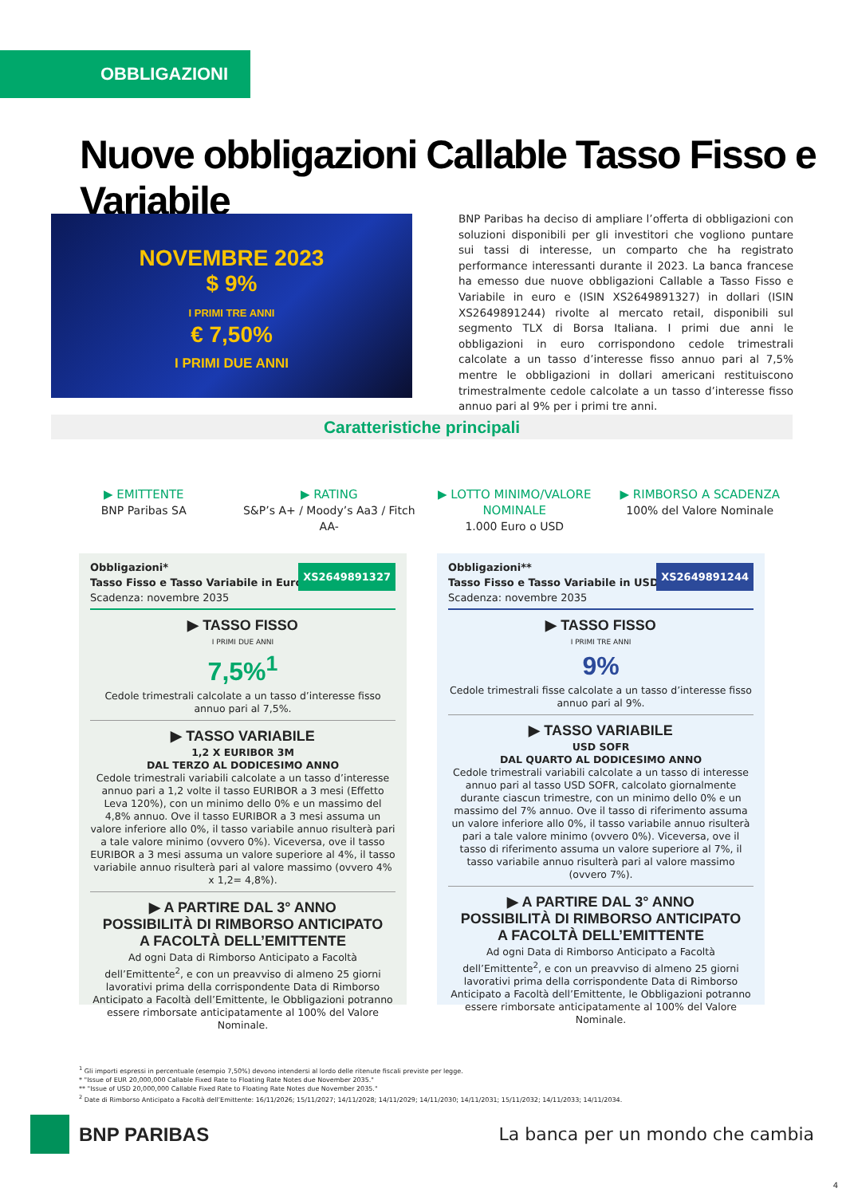OBBLIGAZIONI
Nuove obbligazioni Callable Tasso Fisso e Variabile
NOVEMBRE 2023
$ 9%
I PRIMI TRE ANNI
€ 7,50%
I PRIMI DUE ANNI
BNP Paribas ha deciso di ampliare l’offerta di obbligazioni con soluzioni disponibili per gli investitori che vogliono puntare sui tassi di interesse, un comparto che ha registrato performance interessanti durante il 2023. La banca francese ha emesso due nuove obbligazioni Callable a Tasso Fisso e Variabile in euro e (ISIN XS2649891327) in dollari (ISIN XS2649891244) rivolte al mercato retail, disponibili sul segmento TLX di Borsa Italiana. I primi due anni le obbligazioni in euro corrispondono cedole trimestrali calcolate a un tasso d’interesse fisso annuo pari al 7,5% mentre le obbligazioni in dollari americani restituiscono trimestralmente cedole calcolate a un tasso d’interesse fisso annuo pari al 9% per i primi tre anni.
Caratteristiche principali
▶ EMITTENTE
BNP Paribas SA
▶ RATING
S&P’s A+ / Moody’s Aa3 / Fitch AA-
▶ LOTTO MINIMO/VALORE NOMINALE
1.000 Euro o USD
▶ RIMBORSO A SCADENZA
100% del Valore Nominale
Obbligazioni*
Tasso Fisso e Tasso Variabile in Euro
Scadenza: novembre 2035
XS2649891327
▶ TASSO FISSO
I PRIMI DUE ANNI
7,5%<sup>1</sup>
Cedole trimestrali calcolate a un tasso d’interesse fisso annuo pari al 7,5%.
▶ TASSO VARIABILE
1,2 X EURIBOR 3M
DAL TERZO AL DODICESIMO ANNO
Cedole trimestrali variabili calcolate a un tasso d’interesse annuo pari a 1,2 volte il tasso EURIBOR a 3 mesi (Effetto Leva 120%), con un minimo dello 0% e un massimo del 4,8% annuo. Ove il tasso EURIBOR a 3 mesi assuma un valore inferiore allo 0%, il tasso variabile annuo risulterà pari a tale valore minimo (ovvero 0%). Viceversa, ove il tasso EURIBOR a 3 mesi assuma un valore superiore al 4%, il tasso variabile annuo risulterà pari al valore massimo (ovvero 4% x 1,2= 4,8%).
▶ A PARTIRE DAL 3° ANNO
POSSIBILITÀ DI RIMBORSO ANTICIPATO
A FACOLTÀ DELL’EMITTENTE
Ad ogni Data di Rimborso Anticipato a Facoltà dell’Emittente<sup>2</sup>, e con un preavviso di almeno 25 giorni lavorativi prima della corrispondente Data di Rimborso Anticipato a Facoltà dell’Emittente, le Obbligazioni potranno essere rimborsate anticipatamente al 100% del Valore Nominale.
Obbligazioni**
Tasso Fisso e Tasso Variabile in USD
Scadenza: novembre 2035
XS2649891244
▶ TASSO FISSO
I PRIMI TRE ANNI
9%
Cedole trimestrali fisse calcolate a un tasso d’interesse fisso annuo pari al 9%.
▶ TASSO VARIABILE
USD SOFR
DAL QUARTO AL DODICESIMO ANNO
Cedole trimestrali variabili calcolate a un tasso di interesse annuo pari al tasso USD SOFR, calcolato giornalmente durante ciascun trimestre, con un minimo dello 0% e un massimo del 7% annuo. Ove il tasso di riferimento assuma un valore inferiore allo 0%, il tasso variabile annuo risulterà pari a tale valore minimo (ovvero 0%). Viceversa, ove il tasso di riferimento assuma un valore superiore al 7%, il tasso variabile annuo risulterà pari al valore massimo (ovvero 7%).
▶ A PARTIRE DAL 3° ANNO
POSSIBILITÀ DI RIMBORSO ANTICIPATO
A FACOLTÀ DELL’EMITTENTE
Ad ogni Data di Rimborso Anticipato a Facoltà dell’Emittente<sup>2</sup>, e con un preavviso di almeno 25 giorni lavorativi prima della corrispondente Data di Rimborso Anticipato a Facoltà dell’Emittente, le Obbligazioni potranno essere rimborsate anticipatamente al 100% del Valore Nominale.
<sup>1</sup> Gli importi espressi in percentuale (esempio 7,50%) devono intendersi al lordo delle ritenute fiscali previste per legge.
* "Issue of EUR 20,000,000 Callable Fixed Rate to Floating Rate Notes due November 2035."
** "Issue of USD 20,000,000 Callable Fixed Rate to Floating Rate Notes due November 2035."
<sup>2</sup> Date di Rimborso Anticipato a Facoltà dell’Emittente: 16/11/2026; 15/11/2027; 14/11/2028; 14/11/2029; 14/11/2030; 14/11/2031; 15/11/2032; 14/11/2033; 14/11/2034.
BNP PARIBAS
La banca per un mondo che cambia
4